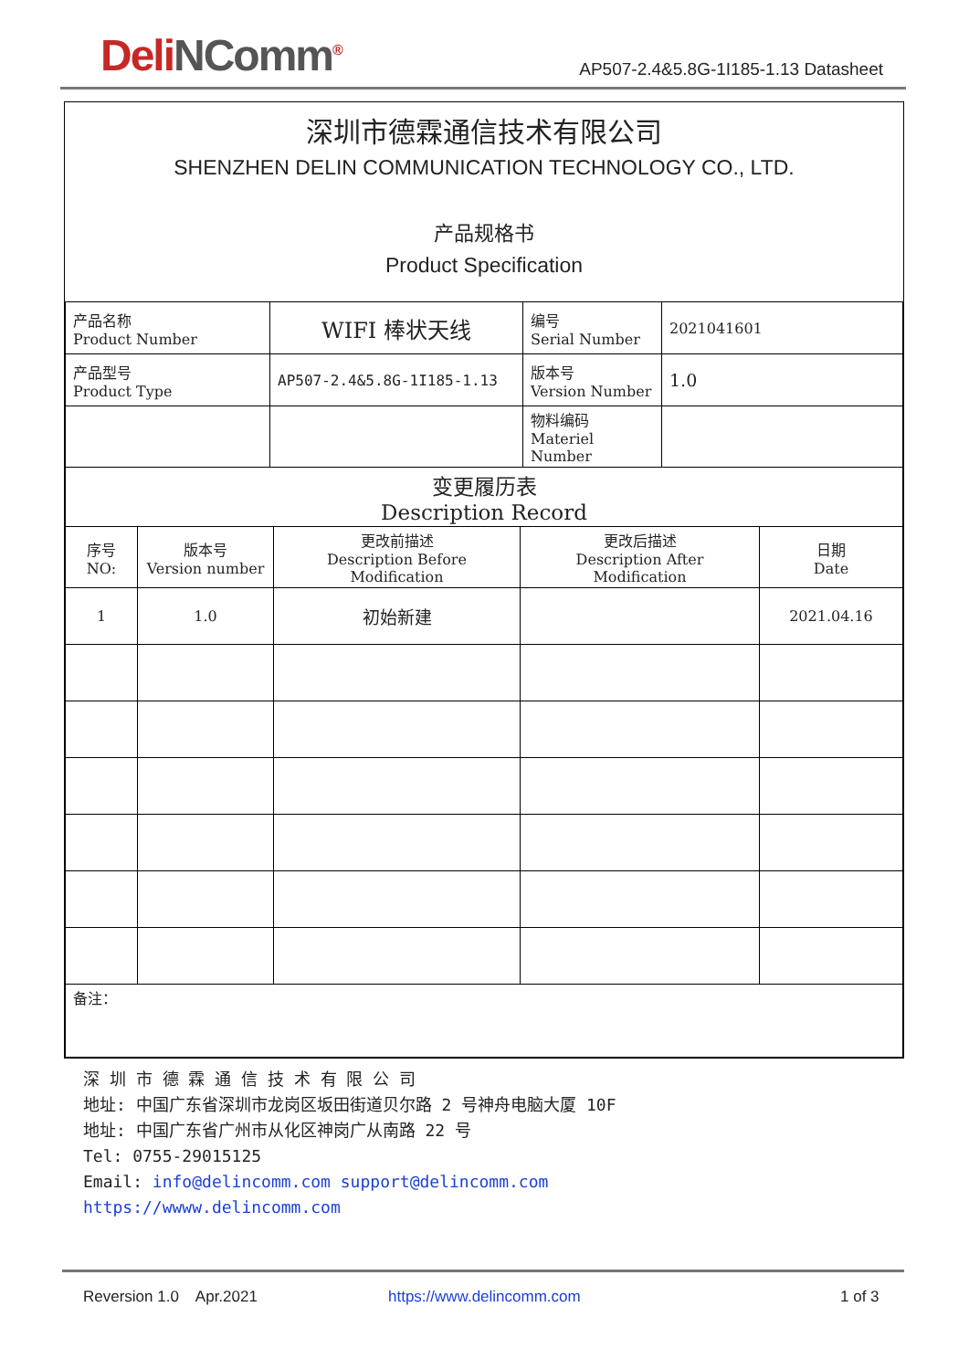DeliNComm<sup>®</sup>
AP507-2.4&5.8G-1I185-1.13 Datasheet
深圳市德霖通信技术有限公司
SHENZHEN DELIN COMMUNICATION TECHNOLOGY CO., LTD.
产品规格书
Product Specification
| 产品名称 Product Number | WIFI 棒状天线 | 编号 Serial Number | 2021041601 |
| 产品型号 Product Type | AP507-2.4&5.8G-1I185-1.13 | 版本号 Version Number | 1.0 |
| | | 物料编码 Materiel Number | |
| 变更履历表 Description Record | | | |
| 序号 NO: | 版本号 Version number | 更改前描述 Description Before Modification | 更改后描述 Description After Modification | 日期 Date |
| --- | --- | --- | --- | --- |
| 1 | 1.0 | 初始新建 | | 2021.04.16 |
| 备注： | | | | |
深 圳 市 德 霖 通 信 技 术 有 限 公 司
地址: 中国广东省深圳市龙岗区坂田街道贝尔路 2 号神舟电脑大厦 10F
地址: 中国广东省广州市从化区神岗广从南路 22 号
Tel: 0755-29015125
Email: info@delincomm.com support@delincomm.com
https://wwww.delincomm.com
Reversion 1.0 Apr.2021 https://www.delincomm.com 1 of 3